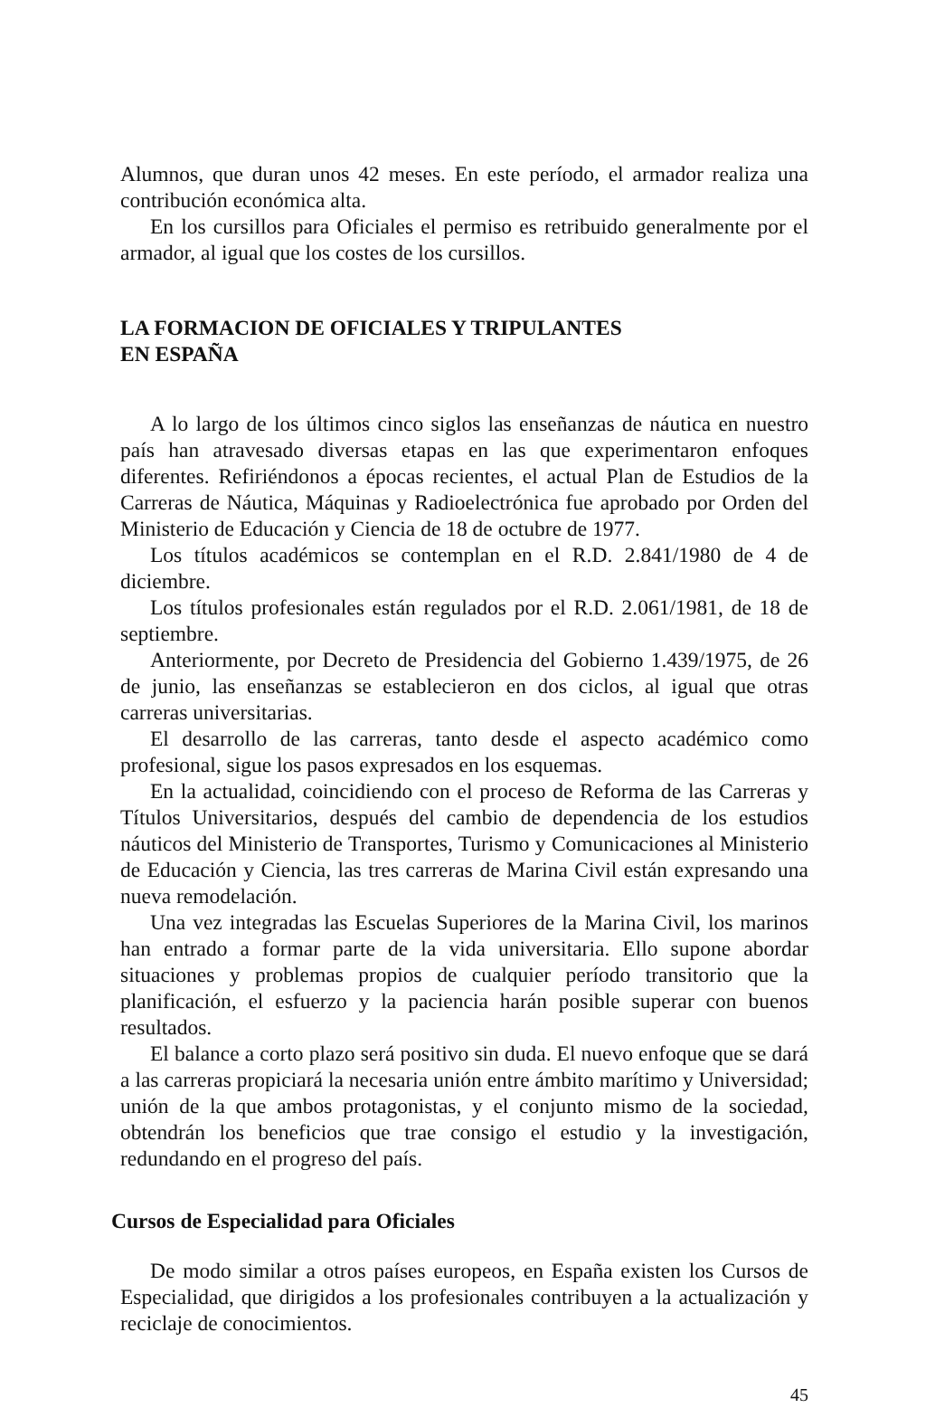Alumnos, que duran unos 42 meses. En este período, el armador realiza una contribución económica alta.
En los cursillos para Oficiales el permiso es retribuido generalmente por el armador, al igual que los costes de los cursillos.
LA FORMACION DE OFICIALES Y TRIPULANTES
EN ESPAÑA
A lo largo de los últimos cinco siglos las enseñanzas de náutica en nuestro país han atravesado diversas etapas en las que experimentaron enfoques diferentes. Refiriéndonos a épocas recientes, el actual Plan de Estudios de la Carreras de Náutica, Máquinas y Radioelectrónica fue aprobado por Orden del Ministerio de Educación y Ciencia de 18 de octubre de 1977.
Los títulos académicos se contemplan en el R.D. 2.841/1980 de 4 de diciembre.
Los títulos profesionales están regulados por el R.D. 2.061/1981, de 18 de septiembre.
Anteriormente, por Decreto de Presidencia del Gobierno 1.439/1975, de 26 de junio, las enseñanzas se establecieron en dos ciclos, al igual que otras carreras universitarias.
El desarrollo de las carreras, tanto desde el aspecto académico como profesional, sigue los pasos expresados en los esquemas.
En la actualidad, coincidiendo con el proceso de Reforma de las Carreras y Títulos Universitarios, después del cambio de dependencia de los estudios náuticos del Ministerio de Transportes, Turismo y Comunicaciones al Ministerio de Educación y Ciencia, las tres carreras de Marina Civil están expresando una nueva remodelación.
Una vez integradas las Escuelas Superiores de la Marina Civil, los marinos han entrado a formar parte de la vida universitaria. Ello supone abordar situaciones y problemas propios de cualquier período transitorio que la planificación, el esfuerzo y la paciencia harán posible superar con buenos resultados.
El balance a corto plazo será positivo sin duda. El nuevo enfoque que se dará a las carreras propiciará la necesaria unión entre ámbito marítimo y Universidad; unión de la que ambos protagonistas, y el conjunto mismo de la sociedad, obtendrán los beneficios que trae consigo el estudio y la investigación, redundando en el progreso del país.
Cursos de Especialidad para Oficiales
De modo similar a otros países europeos, en España existen los Cursos de Especialidad, que dirigidos a los profesionales contribuyen a la actualización y reciclaje de conocimientos.
45